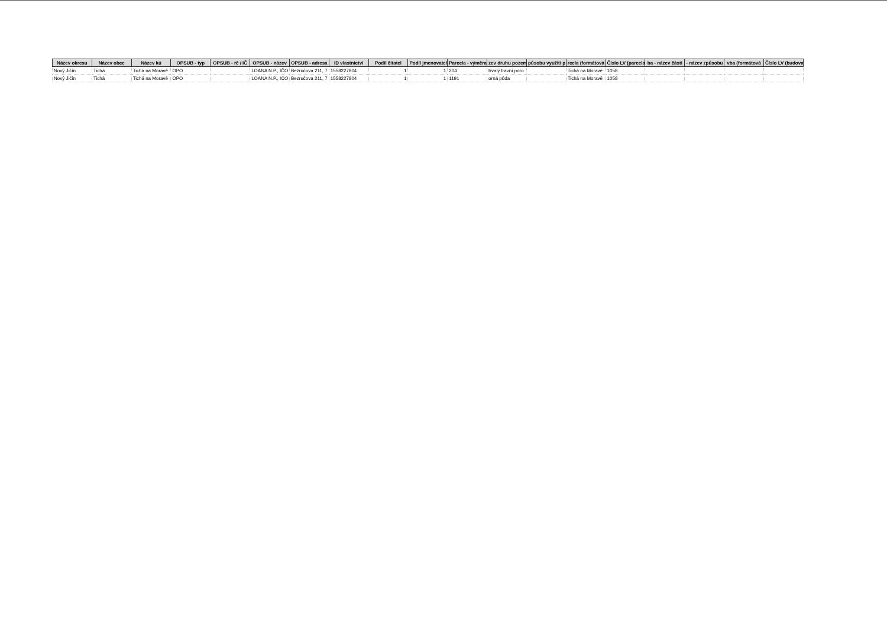| Název okresu | Název obce | Název kú | OPSUB - typ | OPSUB - rč / IČ | OPSUB - název | OPSUB - adresa | ID vlastnictví | Podíl čitatel | Podíl jmenovatel | Parcela - výměra | zev druhu pozem | působu využití p | rcela (formátová | Číslo LV (parcela | ba - název části | - název způsobu | vba (formátová | Číslo LV (budova) |
| --- | --- | --- | --- | --- | --- | --- | --- | --- | --- | --- | --- | --- | --- | --- | --- | --- | --- | --- |
| Nový Jičín | Tichá | Tichá na Moravě | OPO | | LOANA N.P., IČO | Bezručova 211, 7 | 1558227804 | 1 | 1 | 204 | trvalý travní poro | | Tichá na Moravě | 1058 | | | | |
| Nový Jičín | Tichá | Tichá na Moravě | OPO | | LOANA N.P., IČO | Bezručova 211, 7 | 1558227804 | 1 | 1 | 1191 | orná půda | | Tichá na Moravě | 1058 | | | | |